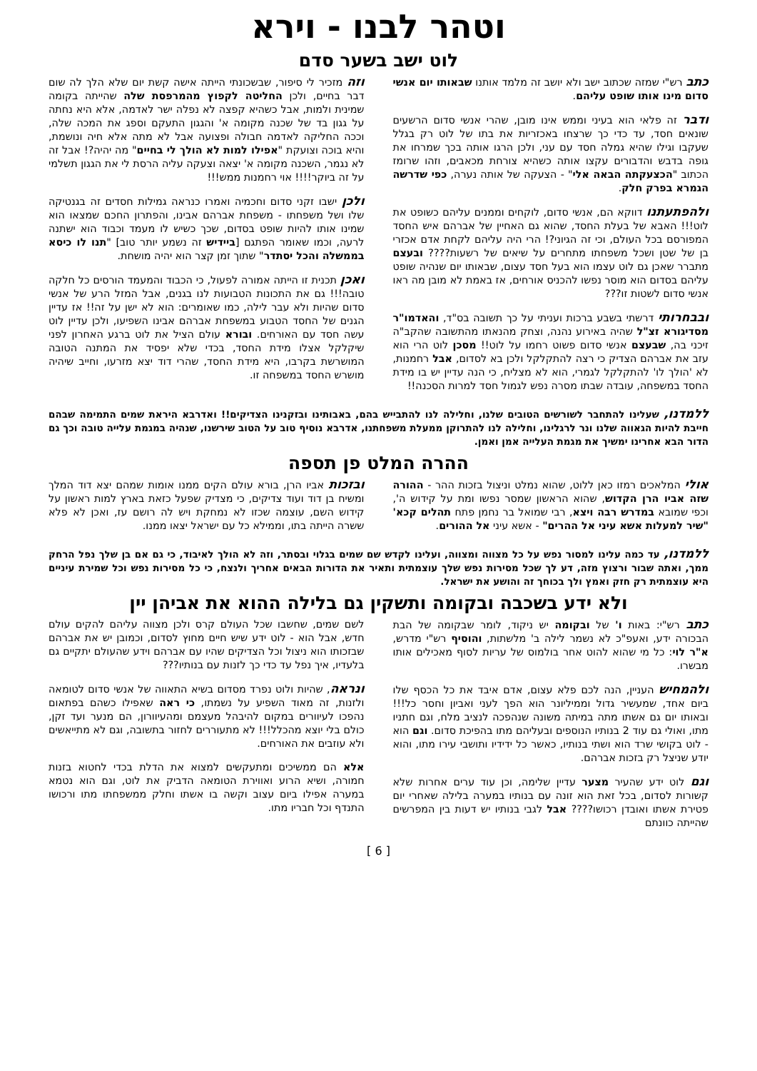וטהר לבנו - וירא
לוט ישב בשער סדם
כתב רש"י שמזה שכתוב ישב ולא יושב זה מלמד אותנו שבאותו יום אנשי סדום מינו אותו שופט עליהם.
ודבר זה פלאי הוא בעיני וממש אינו מובן, שהרי אנשי סדום הרשעים שונאים חסד, עד כדי כך שרצחו באכזריות את בתו של לוט רק בגלל שעקבו וגילו שהיא גמלה חסד עם עני, ולכן הרגו אותה בכך שמרחו את גופה בדבש והדבורים עקצו אותה כשהיא צורחת מכאבים, וזהו שרומז הכתוב "הכצעקתה הבאה אלי" - הצעקה של אותה נערה, כפי שדרשה הגמרא בפרק חלק.
ולהפתעתנו דווקא הם, אנשי סדום, לוקחים וממנים עליהם כשופט את לוט!!! האבא של בעלת החסד, שהוא גם האחיין של אברהם איש החסד המפורסם בכל העולם, וכי זה הגיוני?! הרי היה עליהם לקחת אדם אכזרי בן של שטן ושכל משפחתו מתחרים על שיאים של רשעות???? ובעצם מתברר שאכן גם לוט עצמו הוא בעל חסד עצום, שבאותו יום שנהיה שופט עליהם בסדום הוא מוסר נפשו להכניס אורחים, אז באמת לא מובן מה ראו אנשי סדום לשטות זו???
ובבחרותי דרשתי בשבע ברכות ועניתי על כך תשובה בס"ד, והאדמו"ר מסדיגורא זצ"ל שהיה באירוע נהנה, וצחק מהנאתו מהתשובה שהקב"ה זיכני בה, שבעצם אנשי סדום פשוט רחמו על לוט!! מסכן לוט הרי הוא עזב את אברהם הצדיק כי רצה להתקלקל ולכן בא לסדום, אבל רחמנות, לא 'הולך לו' להתקלקל לגמרי, הוא לא מצליח, כי הנה עדיין יש בו מידת החסד במשפחה, עובדה שבתו מסרה נפש לגמול חסד למרות הסכנה!!
וזה מזכיר לי סיפור, שבשכונתי הייתה אישה קשת יום שלא הלך לה שום דבר בחיים, ולכן החליטה לקפוץ מהמרפסת שלה שהייתה בקומה שמינית ולמות, אבל כשהיא קפצה לא נפלה ישר לאדמה, אלא היא נחתה על גגון בד של שכנה מקומה א' והגגון התעקם וספג את המכה שלה, וככה החליקה לאדמה חבולה ופצועה אבל לא מתה אלא חיה ונושמת, והיא בוכה וצועקת "אפילו למות לא הולך לי בחיים" מה יהיה?! אבל זה לא נגמר, השכנה מקומה א' יצאה וצעקה עליה הרסת לי את הגגון תשלמי על זה ביוקר!!!! אוי רחמנות ממש!!!
ולכן ישבו זקני סדום וחכמיה ואמרו כנראה גמילות חסדים זה בגנטיקה שלו ושל משפחתו - משפחת אברהם אבינו, והפתרון החכם שמצאו הוא שמינו אותו להיות שופט בסדום, שכך כשיש לו מעמד וכבוד הוא ישתנה לרעה, וכמו שאומר הפתגם [ביידיש זה נשמע יותר טוב] "תנו לו כיסא בממשלה והכל יסתדר" שתוך זמן קצר הוא יהיה מושחת.
ואכן תכנית זו הייתה אמורה לפעול, כי הכבוד והמעמד הורסים כל חלקה טובה!!! גם את התכונות הטבועות לנו בגנים, אבל המזל הרע של אנשי סדום שהיות ולא עבר לילה, כמו שאומרים: הוא לא ישן על זה!! אז עדיין הגנים של החסד הטבוע במשפחת אברהם אבינו השפיעו, ולכן עדיין לוט עשה חסד עם האורחים. ובורא עולם הציל את לוט ברגע האחרון לפני שיקלקל אצלו מידת החסד, בכדי שלא יפסיד את המתנה הטובה המושרשת בקרבו, היא מידת החסד, שהרי דוד יצא מזרעו, וחייב שיהיה מושרש החסד במשפחה זו.
ללמדנו, שעלינו להתחבר לשורשים הטובים שלנו, וחלילה לנו להתבייש בהם, באבותינו ובזקנינו הצדיקים!! ואדרבא היראת שמים התמימה שבהם חייבת להיות הגאווה שלנו ונר לרגלינו, וחלילה לנו להתרוקן ממעלת משפחתנו, אדרבא נוסיף טוב על הטוב שירשנו, שנהיה במגמת עלייה טובה וכך גם הדור הבא אחרינו ימשיך את מגמת העלייה אמן ואמן.
ההרה המלט פן תספה
אולי המלאכים רמזו כאן ללוט, שהוא נמלט וניצול בזכות ההר - ההורה שזה אביו הרן הקדוש, שהוא הראשון שמסר נפשו ומת על קידוש ה', וכפי שמובא במדרש רבה ויצא, רבי שמואל בר נחמן פתח תהלים קכא' "שיר למעלות אשא עיני אל ההרים" - אשא עיני אל ההורים.
ובזכות אביו הרן, בורא עולם הקים ממנו אומות שמהם יצא דוד המלך ומשיח בן דוד ועוד צדיקים, כי מצדיק שפעל כזאת בארץ למות ראשון על קידוש השם, עוצמה שכזו לא נמחקת ויש לה רושם עז, ואכן לא פלא ששרה הייתה בתו, וממילא כל עם ישראל יצאו ממנו.
ללמדנו, עד כמה עלינו למסור נפש על כל מצווה ומצווה, ועלינו לקדש שם שמים בגלוי ובסתר, וזה לא הולך לאיבוד, כי גם אם בן שלך נפל הרחק ממך, ואתה שבור ורצוץ מזה, דע לך שכל מסירות נפש שלך עוצמתית ותאיר את הדורות הבאים אחריך ולנצח, כי כל מסירות נפש וכל שמירת עיניים היא עוצמתית רק חזק ואמץ ולך בכוחך זה והושע את ישראל.
ולא ידע בשכבה ובקומה ותשקין גם בלילה ההוא את אביהן יין
כתב רש"י: באות ו' של ובקומה יש ניקוד, לומר שבקומה של הבת הבכורה ידע, ואעפ"כ לא נשמר לילה ב' מלשתות, והוסיף רש"י מדרש, א"ר לוי: כל מי שהוא להוט אחר בולמוס של עריות לסוף מאכילים אותו מבשרו.
ולהמחיש העניין, הנה לכם פלא עצום, אדם איבד את כל הכסף שלו ביום אחד, שמעשיר גדול וממיליונר הוא הפך לעני ואביון וחסר כל!!! ובאותו יום גם אשתו מתה במיתה משונה שנהפכה לנציב מלח, וגם חתניו מתו, ואולי גם עוד 2 בנותיו הנוספים ובעליהם מתו בהפיכת סדום. וגם הוא - לוט בקושי שרד הוא ושתי בנותיו, כאשר כל ידידיו ותושבי עירו מתו, והוא יודע שניצל רק בזכות אברהם.
וגם לוט ידע שהעיר מצער עדיין שלימה, וכן עוד ערים אחרות שלא קשורות לסדום, בכל זאת הוא זונה עם בנותיו במערה בלילה שאחרי יום פטירת אשתו ואובדן רכושו???? אבל לגבי בנותיו יש דעות בין המפרשים שהייתה כוונתם
לשם שמים, שחשבו שכל העולם קרס ולכן מצווה עליהם להקים עולם חדש, אבל הוא - לוט ידע שיש חיים מחוץ לסדום, וכמובן יש את אברהם שבזכותו הוא ניצול וכל הצדיקים שהיו עם אברהם וידע שהעולם יתקיים גם בלעדיו, איך נפל עד כדי כך לזנות עם בנותיו???
ונראה, שהיות ולוט נפרד מסדום בשיא התאווה של אנשי סדום לטומאה ולזנות, זה מאוד השפיע על נשמתו, כי ראה שאפילו כשהם בפתאום נהפכו לעיוורים במקום להיבהל מעצמם ומהעיוורון, הם מנער ועד זקן, כולם בלי יוצא מהכלל!!! לא מתעוררים לחזור בתשובה, וגם לא מתייאשים ולא עוזבים את האורחים.
אלא הם ממשיכים ומתעקשים למצוא את הדלת בכדי לחטוא בזנות חמורה, ושיא הרוע ואווירת הטומאה הדביק את לוט, וגם הוא נטמא במערה אפילו ביום עצוב וקשה בו אשתו וחלק ממשפחתו מתו ורכושו התנדף וכל חבריו מתו.
[ 6 ]